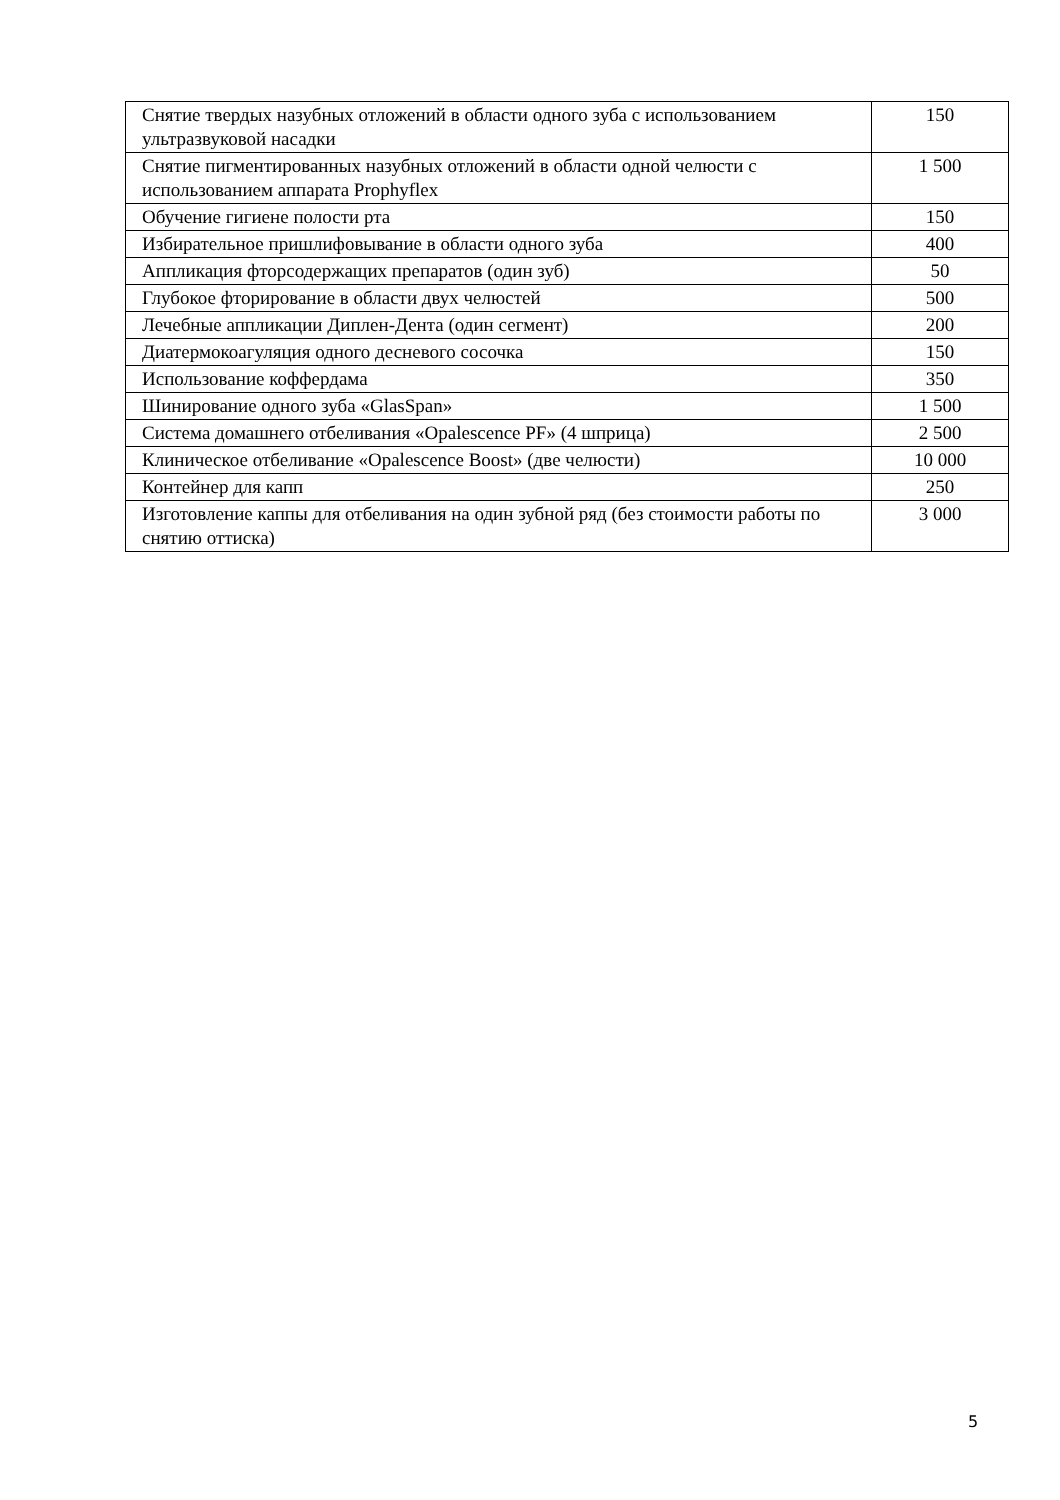| Снятие твердых назубных отложений в области одного зуба с использованием ультразвуковой насадки | 150 |
| Снятие пигментированных назубных отложений в области одной челюсти с использованием аппарата Prophyflex | 1 500 |
| Обучение гигиене полости рта | 150 |
| Избирательное пришлифовывание в области одного зуба | 400 |
| Аппликация фторсодержащих препаратов (один зуб) | 50 |
| Глубокое фторирование в области двух челюстей | 500 |
| Лечебные аппликации Диплен-Дента (один сегмент) | 200 |
| Диатермокоагуляция одного десневого сосочка | 150 |
| Использование коффердама | 350 |
| Шинирование одного зуба «GlasSpan» | 1 500 |
| Система домашнего отбеливания «Opalescence PF» (4 шприца) | 2 500 |
| Клиническое отбеливание «Opalescence Boost» (две челюсти) | 10 000 |
| Контейнер для капп | 250 |
| Изготовление каппы для отбеливания на один зубной ряд (без стоимости работы по снятию оттиска) | 3 000 |
5